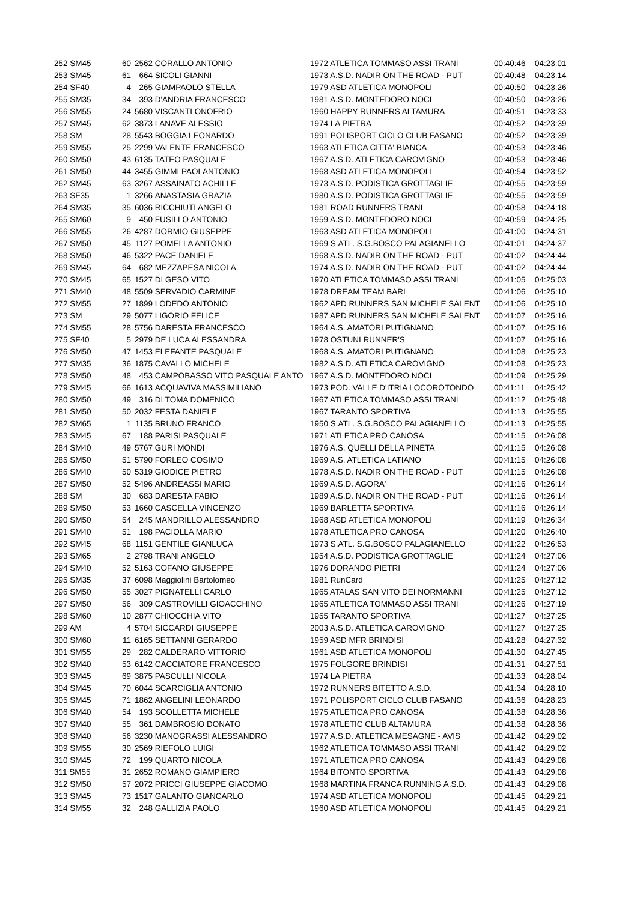| 252 SM45 | 60 | 2562 | CORALLO ANTONIO | 1972 ATLETICA TOMMASO ASSI TRANI | 00:40:46 | 04:23:01 |
| 253 SM45 | 61 | 664 | SICOLI GIANNI | 1973 A.S.D. NADIR ON THE ROAD - PUT | 00:40:48 | 04:23:14 |
| 254 SF40 | 4 | 265 | GIAMPAOLO STELLA | 1979 ASD ATLETICA MONOPOLI | 00:40:50 | 04:23:26 |
| 255 SM35 | 34 | 393 | D'ANDRIA FRANCESCO | 1981 A.S.D. MONTEDORO NOCI | 00:40:50 | 04:23:26 |
| 256 SM55 | 24 | 5680 | VISCANTI ONOFRIO | 1960 HAPPY RUNNERS ALTAMURA | 00:40:51 | 04:23:33 |
| 257 SM45 | 62 | 3873 | LANAVE ALESSIO | 1974 LA PIETRA | 00:40:52 | 04:23:39 |
| 258 SM | 28 | 5543 | BOGGIA LEONARDO | 1991 POLISPORT CICLO CLUB FASANO | 00:40:52 | 04:23:39 |
| 259 SM55 | 25 | 2299 | VALENTE FRANCESCO | 1963 ATLETICA CITTA' BIANCA | 00:40:53 | 04:23:46 |
| 260 SM50 | 43 | 6135 | TATEO PASQUALE | 1967 A.S.D. ATLETICA CAROVIGNO | 00:40:53 | 04:23:46 |
| 261 SM50 | 44 | 3455 | GIMMI PAOLANTONIO | 1968 ASD ATLETICA MONOPOLI | 00:40:54 | 04:23:52 |
| 262 SM45 | 63 | 3267 | ASSAINATO ACHILLE | 1973 A.S.D. PODISTICA GROTTAGLIE | 00:40:55 | 04:23:59 |
| 263 SF35 | 1 | 3266 | ANASTASIA GRAZIA | 1980 A.S.D. PODISTICA GROTTAGLIE | 00:40:55 | 04:23:59 |
| 264 SM35 | 35 | 6036 | RICCHIUTI ANGELO | 1981 ROAD RUNNERS TRANI | 00:40:58 | 04:24:18 |
| 265 SM60 | 9 | 450 | FUSILLO ANTONIO | 1959 A.S.D. MONTEDORO NOCI | 00:40:59 | 04:24:25 |
| 266 SM55 | 26 | 4287 | DORMIO GIUSEPPE | 1963 ASD ATLETICA MONOPOLI | 00:41:00 | 04:24:31 |
| 267 SM50 | 45 | 1127 | POMELLA ANTONIO | 1969 S.ATL. S.G.BOSCO PALAGIANELLO | 00:41:01 | 04:24:37 |
| 268 SM50 | 46 | 5322 | PACE DANIELE | 1968 A.S.D. NADIR ON THE ROAD - PUT | 00:41:02 | 04:24:44 |
| 269 SM45 | 64 | 682 | MEZZAPESA NICOLA | 1974 A.S.D. NADIR ON THE ROAD - PUT | 00:41:02 | 04:24:44 |
| 270 SM45 | 65 | 1527 | DI GESO VITO | 1970 ATLETICA TOMMASO ASSI TRANI | 00:41:05 | 04:25:03 |
| 271 SM40 | 48 | 5509 | SERVADIO CARMINE | 1978 DREAM TEAM BARI | 00:41:06 | 04:25:10 |
| 272 SM55 | 27 | 1899 | LODEDO ANTONIO | 1962 APD RUNNERS SAN MICHELE SALENT | 00:41:06 | 04:25:10 |
| 273 SM | 29 | 5077 | LIGORIO FELICE | 1987 APD RUNNERS SAN MICHELE SALENT | 00:41:07 | 04:25:16 |
| 274 SM55 | 28 | 5756 | DARESTA FRANCESCO | 1964 A.S. AMATORI PUTIGNANO | 00:41:07 | 04:25:16 |
| 275 SF40 | 5 | 2979 | DE LUCA ALESSANDRA | 1978 OSTUNI RUNNER'S | 00:41:07 | 04:25:16 |
| 276 SM50 | 47 | 1453 | ELEFANTE PASQUALE | 1968 A.S. AMATORI PUTIGNANO | 00:41:08 | 04:25:23 |
| 277 SM35 | 36 | 1875 | CAVALLO MICHELE | 1982 A.S.D. ATLETICA CAROVIGNO | 00:41:08 | 04:25:23 |
| 278 SM50 | 48 | 453 | CAMPOBASSO VITO PASQUALE ANTO | 1967 A.S.D. MONTEDORO NOCI | 00:41:09 | 04:25:29 |
| 279 SM45 | 66 | 1613 | ACQUAVIVA MASSIMILIANO | 1973 POD. VALLE D'ITRIA LOCOROTONDO | 00:41:11 | 04:25:42 |
| 280 SM50 | 49 | 316 | DI TOMA DOMENICO | 1967 ATLETICA TOMMASO ASSI TRANI | 00:41:12 | 04:25:48 |
| 281 SM50 | 50 | 2032 | FESTA DANIELE | 1967 TARANTO SPORTIVA | 00:41:13 | 04:25:55 |
| 282 SM65 | 1 | 1135 | BRUNO FRANCO | 1950 S.ATL. S.G.BOSCO PALAGIANELLO | 00:41:13 | 04:25:55 |
| 283 SM45 | 67 | 188 | PARISI PASQUALE | 1971 ATLETICA PRO CANOSA | 00:41:15 | 04:26:08 |
| 284 SM40 | 49 | 5767 | GURI MONDI | 1976 A.S. QUELLI DELLA PINETA | 00:41:15 | 04:26:08 |
| 285 SM50 | 51 | 5790 | FORLEO COSIMO | 1969 A.S. ATLETICA LATIANO | 00:41:15 | 04:26:08 |
| 286 SM40 | 50 | 5319 | GIODICE PIETRO | 1978 A.S.D. NADIR ON THE ROAD - PUT | 00:41:15 | 04:26:08 |
| 287 SM50 | 52 | 5496 | ANDREASSI MARIO | 1969 A.S.D. AGORA' | 00:41:16 | 04:26:14 |
| 288 SM | 30 | 683 | DARESTA FABIO | 1989 A.S.D. NADIR ON THE ROAD - PUT | 00:41:16 | 04:26:14 |
| 289 SM50 | 53 | 1660 | CASCELLA VINCENZO | 1969 BARLETTA SPORTIVA | 00:41:16 | 04:26:14 |
| 290 SM50 | 54 | 245 | MANDRILLO ALESSANDRO | 1968 ASD ATLETICA MONOPOLI | 00:41:19 | 04:26:34 |
| 291 SM40 | 51 | 198 | PACIOLLA MARIO | 1978 ATLETICA PRO CANOSA | 00:41:20 | 04:26:40 |
| 292 SM45 | 68 | 1151 | GENTILE GIANLUCA | 1973 S.ATL. S.G.BOSCO PALAGIANELLO | 00:41:22 | 04:26:53 |
| 293 SM65 | 2 | 2798 | TRANI ANGELO | 1954 A.S.D. PODISTICA GROTTAGLIE | 00:41:24 | 04:27:06 |
| 294 SM40 | 52 | 5163 | COFANO GIUSEPPE | 1976 DORANDO PIETRI | 00:41:24 | 04:27:06 |
| 295 SM35 | 37 | 6098 | Maggiolini Bartolomeo | 1981 RunCard | 00:41:25 | 04:27:12 |
| 296 SM50 | 55 | 3027 | PIGNATELLI CARLO | 1965 ATALAS SAN VITO DEI NORMANNI | 00:41:25 | 04:27:12 |
| 297 SM50 | 56 | 309 | CASTROVILLI GIOACCHINO | 1965 ATLETICA TOMMASO ASSI TRANI | 00:41:26 | 04:27:19 |
| 298 SM60 | 10 | 2877 | CHIOCCHIA VITO | 1955 TARANTO SPORTIVA | 00:41:27 | 04:27:25 |
| 299 AM | 4 | 5704 | SICCARDI GIUSEPPE | 2003 A.S.D. ATLETICA CAROVIGNO | 00:41:27 | 04:27:25 |
| 300 SM60 | 11 | 6165 | SETTANNI GERARDO | 1959 ASD MFR BRINDISI | 00:41:28 | 04:27:32 |
| 301 SM55 | 29 | 282 | CALDERARO VITTORIO | 1961 ASD ATLETICA MONOPOLI | 00:41:30 | 04:27:45 |
| 302 SM40 | 53 | 6142 | CACCIATORE FRANCESCO | 1975 FOLGORE BRINDISI | 00:41:31 | 04:27:51 |
| 303 SM45 | 69 | 3875 | PASCULLI NICOLA | 1974 LA PIETRA | 00:41:33 | 04:28:04 |
| 304 SM45 | 70 | 6044 | SCARCIGLIA ANTONIO | 1972 RUNNERS BITETTO A.S.D. | 00:41:34 | 04:28:10 |
| 305 SM45 | 71 | 1862 | ANGELINI LEONARDO | 1971 POLISPORT CICLO CLUB FASANO | 00:41:36 | 04:28:23 |
| 306 SM40 | 54 | 193 | SCOLLETTA MICHELE | 1975 ATLETICA PRO CANOSA | 00:41:38 | 04:28:36 |
| 307 SM40 | 55 | 361 | DAMBROSIO DONATO | 1978 ATLETIC CLUB ALTAMURA | 00:41:38 | 04:28:36 |
| 308 SM40 | 56 | 3230 | MANOGRASSI ALESSANDRO | 1977 A.S.D. ATLETICA MESAGNE - AVIS | 00:41:42 | 04:29:02 |
| 309 SM55 | 30 | 2569 | RIEFOLO LUIGI | 1962 ATLETICA TOMMASO ASSI TRANI | 00:41:42 | 04:29:02 |
| 310 SM45 | 72 | 199 | QUARTO NICOLA | 1971 ATLETICA PRO CANOSA | 00:41:43 | 04:29:08 |
| 311 SM55 | 31 | 2652 | ROMANO GIAMPIERO | 1964 BITONTO SPORTIVA | 00:41:43 | 04:29:08 |
| 312 SM50 | 57 | 2072 | PRICCI GIUSEPPE GIACOMO | 1968 MARTINA FRANCA RUNNING A.S.D. | 00:41:43 | 04:29:08 |
| 313 SM45 | 73 | 1517 | GALANTO GIANCARLO | 1974 ASD ATLETICA MONOPOLI | 00:41:45 | 04:29:21 |
| 314 SM55 | 32 | 248 | GALLIZIA PAOLO | 1960 ASD ATLETICA MONOPOLI | 00:41:45 | 04:29:21 |